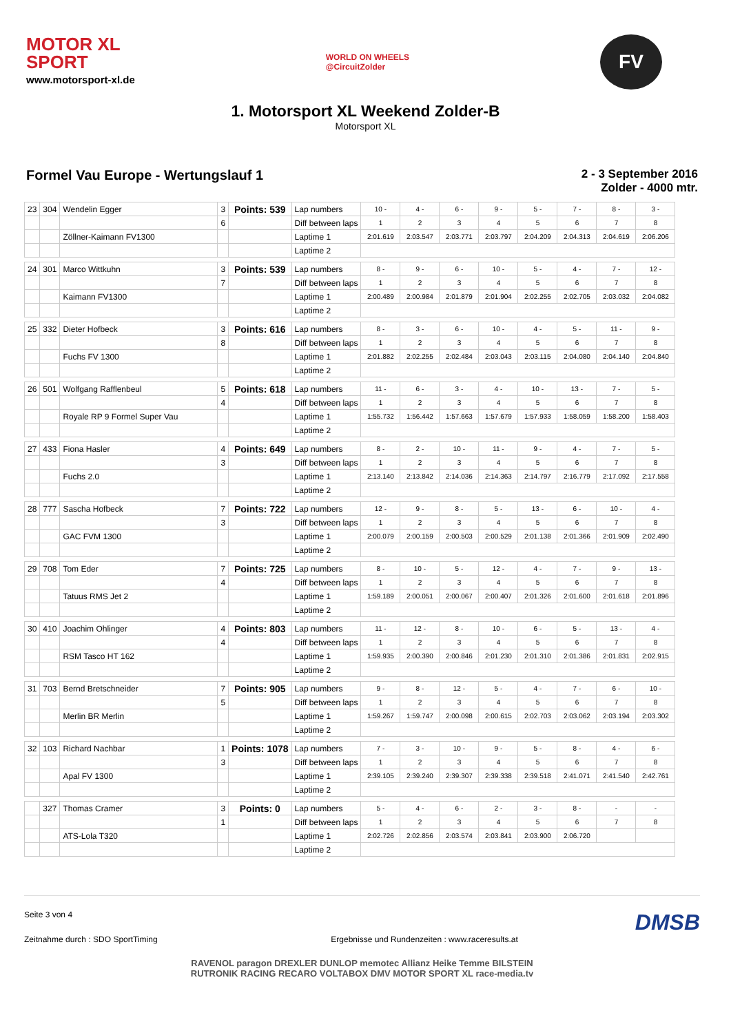MOTOR XL
SPORT
www.motorsport-xl.de
WORLD ON WHEELS
@CircuitZolder
FV
1. Motorsport XL Weekend Zolder-B
Motorsport XL
Formel Vau Europe - Wertungslauf 1
2 - 3 September 2016
Zolder - 4000 mtr.
| 23 | 304 | Wendelin Egger | 3 | Points: 539 | Lap numbers | 10 - | 4 - | 6 - | 9 - | 5 - | 7 - | 8 - | 3 - |
| | | | 6 | | Diff between laps | 1 | 2 | 3 | 4 | 5 | 6 | 7 | 8 |
| | | Zöllner-Kaimann FV1300 | | | Laptime 1 | 2:01.619 | 2:03.547 | 2:03.771 | 2:03.797 | 2:04.209 | 2:04.313 | 2:04.619 | 2:06.206 |
| | | | | | Laptime 2 | | | | | | | | |
| 24 | 301 | Marco Wittkuhn | 3 | Points: 539 | Lap numbers | 8 - | 9 - | 6 - | 10 - | 5 - | 4 - | 7 - | 12 - |
| | | | 7 | | Diff between laps | 1 | 2 | 3 | 4 | 5 | 6 | 7 | 8 |
| | | Kaimann FV1300 | | | Laptime 1 | 2:00.489 | 2:00.984 | 2:01.879 | 2:01.904 | 2:02.255 | 2:02.705 | 2:03.032 | 2:04.082 |
| | | | | | Laptime 2 | | | | | | | | |
| 25 | 332 | Dieter Hofbeck | 3 | Points: 616 | Lap numbers | 8 - | 3 - | 6 - | 10 - | 4 - | 5 - | 11 - | 9 - |
| | | | 8 | | Diff between laps | 1 | 2 | 3 | 4 | 5 | 6 | 7 | 8 |
| | | Fuchs FV 1300 | | | Laptime 1 | 2:01.882 | 2:02.255 | 2:02.484 | 2:03.043 | 2:03.115 | 2:04.080 | 2:04.140 | 2:04.840 |
| | | | | | Laptime 2 | | | | | | | | |
| 26 | 501 | Wolfgang Rafflenbeul | 5 | Points: 618 | Lap numbers | 11 - | 6 - | 3 - | 4 - | 10 - | 13 - | 7 - | 5 - |
| | | | 4 | | Diff between laps | 1 | 2 | 3 | 4 | 5 | 6 | 7 | 8 |
| | | Royale RP 9 Formel Super Vau | | | Laptime 1 | 1:55.732 | 1:56.442 | 1:57.663 | 1:57.679 | 1:57.933 | 1:58.059 | 1:58.200 | 1:58.403 |
| | | | | | Laptime 2 | | | | | | | | |
| 27 | 433 | Fiona Hasler | 4 | Points: 649 | Lap numbers | 8 - | 2 - | 10 - | 11 - | 9 - | 4 - | 7 - | 5 - |
| | | | 3 | | Diff between laps | 1 | 2 | 3 | 4 | 5 | 6 | 7 | 8 |
| | | Fuchs 2.0 | | | Laptime 1 | 2:13.140 | 2:13.842 | 2:14.036 | 2:14.363 | 2:14.797 | 2:16.779 | 2:17.092 | 2:17.558 |
| | | | | | Laptime 2 | | | | | | | | |
| 28 | 777 | Sascha Hofbeck | 7 | Points: 722 | Lap numbers | 12 - | 9 - | 8 - | 5 - | 13 - | 6 - | 10 - | 4 - |
| | | | 3 | | Diff between laps | 1 | 2 | 3 | 4 | 5 | 6 | 7 | 8 |
| | | GAC FVM 1300 | | | Laptime 1 | 2:00.079 | 2:00.159 | 2:00.503 | 2:00.529 | 2:01.138 | 2:01.366 | 2:01.909 | 2:02.490 |
| | | | | | Laptime 2 | | | | | | | | |
| 29 | 708 | Tom Eder | 7 | Points: 725 | Lap numbers | 8 - | 10 - | 5 - | 12 - | 4 - | 7 - | 9 - | 13 - |
| | | | 4 | | Diff between laps | 1 | 2 | 3 | 4 | 5 | 6 | 7 | 8 |
| | | Tatuus RMS Jet 2 | | | Laptime 1 | 1:59.189 | 2:00.051 | 2:00.067 | 2:00.407 | 2:01.326 | 2:01.600 | 2:01.618 | 2:01.896 |
| | | | | | Laptime 2 | | | | | | | | |
| 30 | 410 | Joachim Ohlinger | 4 | Points: 803 | Lap numbers | 11 - | 12 - | 8 - | 10 - | 6 - | 5 - | 13 - | 4 - |
| | | | 4 | | Diff between laps | 1 | 2 | 3 | 4 | 5 | 6 | 7 | 8 |
| | | RSM Tasco HT 162 | | | Laptime 1 | 1:59.935 | 2:00.390 | 2:00.846 | 2:01.230 | 2:01.310 | 2:01.386 | 2:01.831 | 2:02.915 |
| | | | | | Laptime 2 | | | | | | | | |
| 31 | 703 | Bernd Bretschneider | 7 | Points: 905 | Lap numbers | 9 - | 8 - | 12 - | 5 - | 4 - | 7 - | 6 - | 10 - |
| | | | 5 | | Diff between laps | 1 | 2 | 3 | 4 | 5 | 6 | 7 | 8 |
| | | Merlin BR Merlin | | | Laptime 1 | 1:59.267 | 1:59.747 | 2:00.098 | 2:00.615 | 2:02.703 | 2:03.062 | 2:03.194 | 2:03.302 |
| | | | | | Laptime 2 | | | | | | | | |
| 32 | 103 | Richard Nachbar | 1 | Points: 1078 | Lap numbers | 7 - | 3 - | 10 - | 9 - | 5 - | 8 - | 4 - | 6 - |
| | | | 3 | | Diff between laps | 1 | 2 | 3 | 4 | 5 | 6 | 7 | 8 |
| | | Apal FV 1300 | | | Laptime 1 | 2:39.105 | 2:39.240 | 2:39.307 | 2:39.338 | 2:39.518 | 2:41.071 | 2:41.540 | 2:42.761 |
| | | | | | Laptime 2 | | | | | | | | |
| | 327 | Thomas Cramer | 3 | Points: 0 | Lap numbers | 5 - | 4 - | 6 - | 2 - | 3 - | 8 - | - | - |
| | | | 1 | | Diff between laps | 1 | 2 | 3 | 4 | 5 | 6 | 7 | 8 |
| | | ATS-Lola T320 | | | Laptime 1 | 2:02.726 | 2:02.856 | 2:03.574 | 2:03.841 | 2:03.900 | 2:06.720 | | |
| | | | | | Laptime 2 | | | | | | | | |
DMSB
Seite 3 von 4
Zeitnahme durch : SDO SportTiming Ergebnisse und Rundenzeiten : www.raceresults.at
RAVENOL paragon DREXLER DUNLOP memotec Allianz Heike Temme BILSTEIN
RUTRONIK RACING RECARO VOLTABOX DMV MOTOR SPORT XL race-media.tv